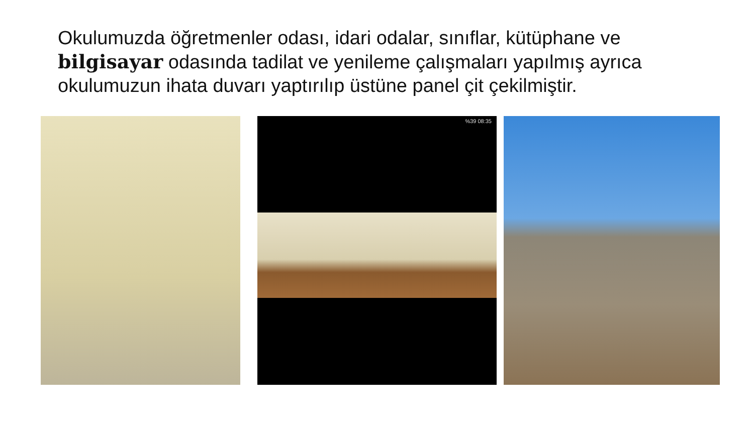Okulumuzda öğretmenler odası, idari odalar, sınıflar, kütüphane ve bilgisayar odasında tadilat ve yenileme çalışmaları yapılmış ayrıca okulumuzun ihata duvarı yaptırılıp üstüne panel çit çekilmiştir.
%39 08:35